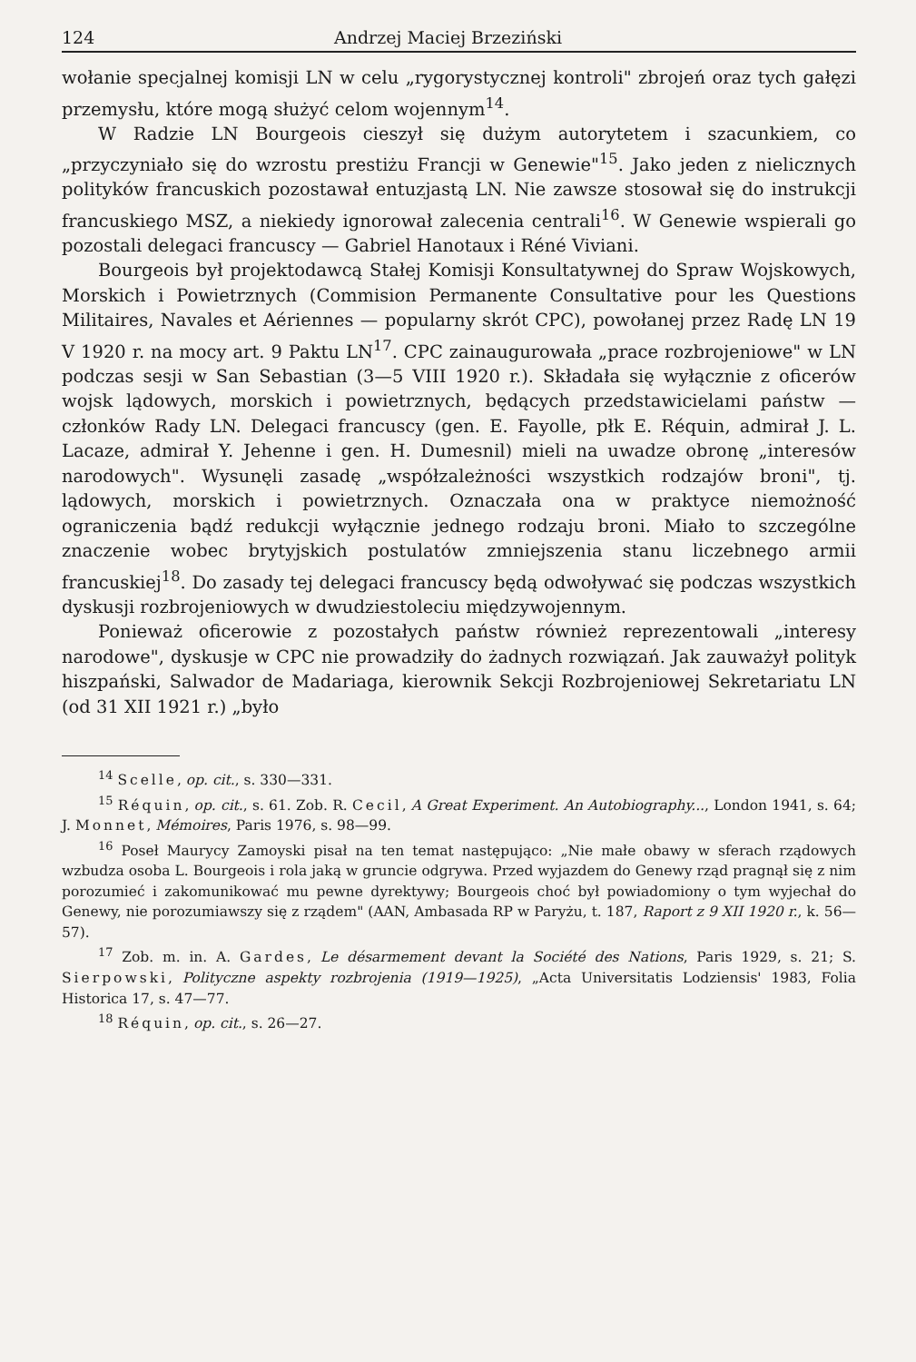124 Andrzej Maciej Brzeziński
wołanie specjalnej komisji LN w celu „rygorystycznej kontroli" zbrojeń oraz tych gałęzi przemysłu, które mogą służyć celom wojennym<sup>14</sup>.
W Radzie LN Bourgeois cieszył się dużym autorytetem i szacunkiem, co „przyczyniało się do wzrostu prestiżu Francji w Genewie"<sup>15</sup>. Jako jeden z nielicznych polityków francuskich pozostawał entuzjastą LN. Nie zawsze stosował się do instrukcji francuskiego MSZ, a niekiedy ignorował zalecenia centrali<sup>16</sup>. W Genewie wspierali go pozostali delegaci francuscy — Gabriel Hanotaux i Réné Viviani.
Bourgeois był projektodawcą Stałej Komisji Konsultatywnej do Spraw Wojskowych, Morskich i Powietrznych (Commision Permanente Consultative pour les Questions Militaires, Navales et Aériennes — popularny skrót CPC), powołanej przez Radę LN 19 V 1920 r. na mocy art. 9 Paktu LN<sup>17</sup>. CPC zainaugurowała „prace rozbrojeniowe" w LN podczas sesji w San Sebastian (3—5 VIII 1920 r.). Składała się wyłącznie z oficerów wojsk lądowych, morskich i powietrznych, będących przedstawicielami państw — członków Rady LN. Delegaci francuscy (gen. E. Fayolle, płk E. Réquin, admirał J. L. Lacaze, admirał Y. Jehenne i gen. H. Dumesnil) mieli na uwadze obronę „interesów narodowych". Wysunęli zasadę „współzależności wszystkich rodzajów broni", tj. lądowych, morskich i powietrznych. Oznaczała ona w praktyce niemożność ograniczenia bądź redukcji wyłącznie jednego rodzaju broni. Miało to szczególne znaczenie wobec brytyjskich postulatów zmniejszenia stanu liczebnego armii francuskiej<sup>18</sup>. Do zasady tej delegaci francuscy będą odwoływać się podczas wszystkich dyskusji rozbrojeniowych w dwudziestoleciu międzywojennym.
Ponieważ oficerowie z pozostałych państw również reprezentowali „interesy narodowe", dyskusje w CPC nie prowadziły do żadnych rozwiązań. Jak zauważył polityk hiszpański, Salwador de Madariaga, kierownik Sekcji Rozbrojeniowej Sekretariatu LN (od 31 XII 1921 r.) „było
<sup>14</sup> Scelle, op. cit., s. 330—331.
<sup>15</sup> Réquin, op. cit., s. 61. Zob. R. Cecil, A Great Experiment. An Autobiography..., London 1941, s. 64; J. Monnet, Mémoires, Paris 1976, s. 98—99.
<sup>16</sup> Poseł Maurycy Zamoyski pisał na ten temat następująco: „Nie małe obawy w sferach rządowych wzbudza osoba L. Bourgeois i rola jaką w gruncie odgrywa. Przed wyjazdem do Genewy rząd pragnął się z nim porozumieć i zakomunikować mu pewne dyrektywy; Bourgeois choć był powiadomiony o tym wyjechał do Genewy, nie porozumiawszy się z rządem" (AAN, Ambasada RP w Paryżu, t. 187, Raport z 9 XII 1920 r., k. 56—57).
<sup>17</sup> Zob. m. in. A. Gardes, Le désarmement devant la Société des Nations, Paris 1929, s. 21; S. Sierpowski, Polityczne aspekty rozbrojenia (1919—1925), „Acta Universitatis Lodziensis' 1983, Folia Historica 17, s. 47—77.
<sup>18</sup> Réquin, op. cit., s. 26—27.